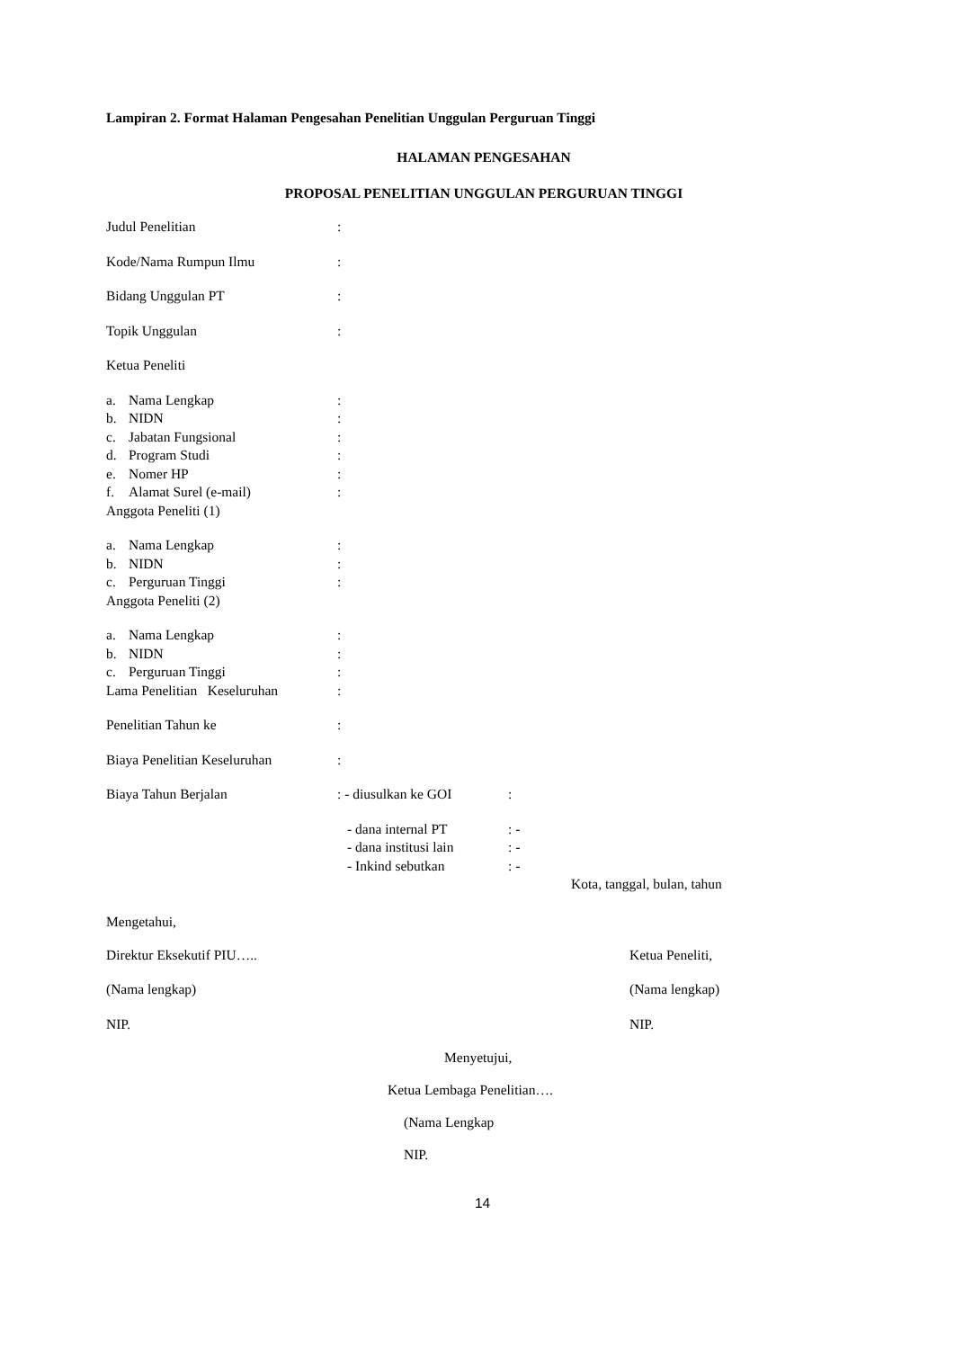Lampiran 2. Format Halaman Pengesahan Penelitian Unggulan Perguruan Tinggi
HALAMAN PENGESAHAN
PROPOSAL PENELITIAN UNGGULAN PERGURUAN TINGGI
Judul Penelitian:
Kode/Nama Rumpun Ilmu:
Bidang Unggulan PT:
Topik Unggulan:
Ketua Peneliti
a. Nama Lengkap:
b. NIDN:
c. Jabatan Fungsional:
d. Program Studi:
e. Nomer HP:
f. Alamat Surel (e-mail):
Anggota Peneliti (1)
a. Nama Lengkap:
b. NIDN:
c. Perguruan Tinggi:
Anggota Peneliti (2)
a. Nama Lengkap:
b. NIDN:
c. Perguruan Tinggi:
Lama Penelitian Keseluruhan:
Penelitian Tahun ke:
Biaya Penelitian Keseluruhan:
Biaya Tahun Berjalan: - diusulkan ke GOI:
- dana internal PT: -
- dana institusi lain: -
- Inkind sebutkan: -
Kota, tanggal, bulan, tahun
Mengetahui,
Direktur Eksekutif PIU….. Ketua Peneliti,
(Nama lengkap) (Nama lengkap)
NIP. NIP.
Menyetujui,
Ketua Lembaga Penelitian….
(Nama Lengkap
NIP.
14